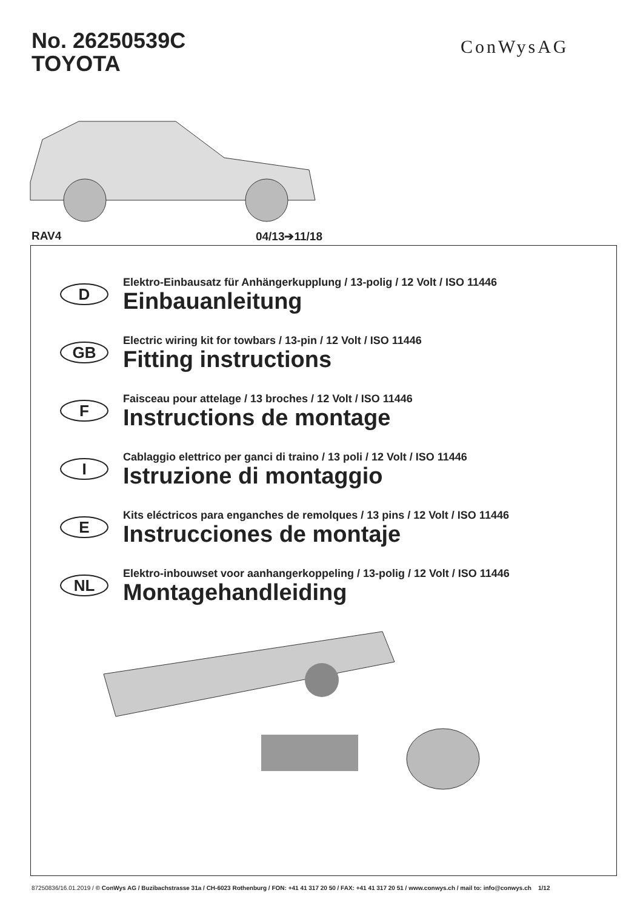No. 26250539C
TOYOTA
ConWysAG
RAV4 04/13➔11/18
D
Elektro-Einbausatz für Anhängerkupplung / 13-polig / 12 Volt / ISO 11446
Einbauanleitung
GB
Electric wiring kit for towbars / 13-pin / 12 Volt / ISO 11446
Fitting instructions
F
Faisceau pour attelage / 13 broches / 12 Volt / ISO 11446
Instructions de montage
I
Cablaggio elettrico per ganci di traino / 13 poli / 12 Volt / ISO 11446
Istruzione di montaggio
E
Kits eléctricos para enganches de remolques / 13 pins / 12 Volt / ISO 11446
Instrucciones de montaje
NL
Elektro-inbouwset voor aanhangerkoppeling / 13-polig / 12 Volt / ISO 11446
Montagehandleiding
87250836/16.01.2019 / © ConWys AG / Buzibachstrasse 31a / CH-6023 Rothenburg / FON: +41 41 317 20 50 / FAX: +41 41 317 20 51 / www.conwys.ch / mail to: info@conwys.ch 1/12